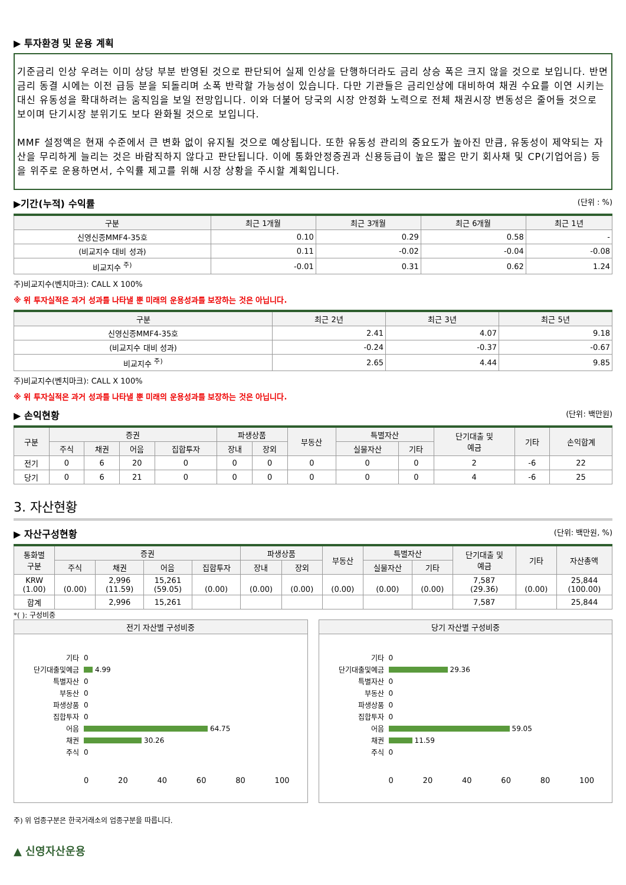▶ 투자환경 및 운용 계획
기준금리 인상 우려는 이미 상당 부분 반영된 것으로 판단되어 실제 인상을 단행하더라도 금리 상승 폭은 크지 않을 것으로 보입니다. 반면 금리 동결 시에는 이전 급등 분을 되돌리며 소폭 반락할 가능성이 있습니다. 다만 기관들은 금리인상에 대비하여 채권 수요를 이연 시키는 대신 유동성을 확대하려는 움직임을 보일 전망입니다. 이와 더불어 당국의 시장 안정화 노력으로 전체 채권시장 변동성은 줄어들 것으로 보이며 단기시장 분위기도 보다 완화될 것으로 보입니다.
MMF 설정액은 현재 수준에서 큰 변화 없이 유지될 것으로 예상됩니다. 또한 유동성 관리의 중요도가 높아진 만큼, 유동성이 제약되는 자산을 무리하게 늘리는 것은 바람직하지 않다고 판단됩니다. 이에 통화안정증권과 신용등급이 높은 짧은 만기 회사채 및 CP(기업어음) 등을 위주로 운용하면서, 수익률 제고를 위해 시장 상황을 주시할 계획입니다.
▶기간(누적) 수익률 (단위 : %)
| 구분 | 최근 1개월 | 최근 3개월 | 최근 6개월 | 최근 1년 |
| --- | --- | --- | --- | --- |
| 신영신종MMF4-35호 | 0.10 | 0.29 | 0.58 | - |
| (비교지수 대비 성과) | 0.11 | -0.02 | -0.04 | -0.08 |
| 비교지수 <sup>주)</sup> | -0.01 | 0.31 | 0.62 | 1.24 |
주)비교지수(벤치마크): CALL X 100%
※ 위 투자실적은 과거 성과를 나타낼 뿐 미래의 운용성과를 보장하는 것은 아닙니다.
| 구분 | 최근 2년 | 최근 3년 | 최근 5년 |
| --- | --- | --- | --- |
| 신영신종MMF4-35호 | 2.41 | 4.07 | 9.18 |
| (비교지수 대비 성과) | -0.24 | -0.37 | -0.67 |
| 비교지수 <sup>주)</sup> | 2.65 | 4.44 | 9.85 |
주)비교지수(벤치마크): CALL X 100%
※ 위 투자실적은 과거 성과를 나타낼 뿐 미래의 운용성과를 보장하는 것은 아닙니다.
▶ 손익현황 (단위: 백만원)
| 구분 | 증권 | | | | 파생상품 | | 부동산 | 특별자산 | | 단기대출 및 예금 | 기타 | 손익합계 |
| --- | --- | --- | --- | --- | --- | --- | --- | --- | --- | --- | --- | --- |
| | 주식 | 채권 | 어음 | 집합투자 | 장내 | 장외 | | 실물자산 | 기타 | | | |
| 전기 | 0 | 6 | 20 | 0 | 0 | 0 | 0 | 0 | 0 | 2 | -6 | 22 |
| 당기 | 0 | 6 | 21 | 0 | 0 | 0 | 0 | 0 | 0 | 4 | -6 | 25 |
3. 자산현황
▶ 자산구성현황 (단위: 백만원, %)
| 통화별 구분 | 증권 | | | | 파생상품 | | 부동산 | 특별자산 | | 단기대출 및 예금 | 기타 | 자산총액 |
| --- | --- | --- | --- | --- | --- | --- | --- | --- | --- | --- | --- | --- |
| | 주식 | 채권 | 어음 | 집합투자 | 장내 | 장외 | | 실물자산 | 기타 | | | |
| KRW (1.00) | (0.00) | 2,996 (11.59) | 15,261 (59.05) | (0.00) | (0.00) | (0.00) | (0.00) | (0.00) | (0.00) | 7,587 (29.36) | (0.00) | 25,844 (100.00) |
| 합계 | | 2,996 | 15,261 | | | | | | | 7,587 | | 25,844 |
*( ): 구성비중
전기 자산별 구성비중
기타 0
단기대출및예금 4.99
특별자산 0
부동산 0
파생상품 0
집합투자 0
어음 64.75
채권 30.26
주식 0
0 20 40 60 80 100
당기 자산별 구성비중
기타 0
단기대출및예금 29.36
특별자산 0
부동산 0
파생상품 0
집합투자 0
어음 59.05
채권 11.59
주식 0
0 20 40 60 80 100
주) 위 업종구분은 한국거래소의 업종구분을 따릅니다.
▲ 신영자산운용